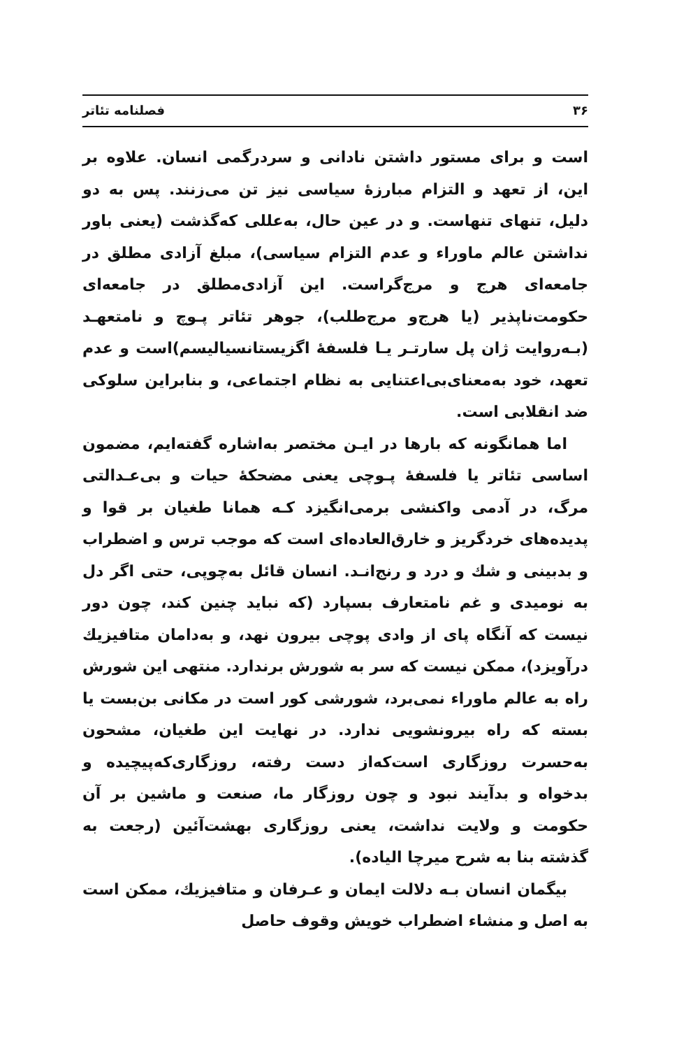۳۶ فصلنامه تئاتر
است و برای مستور داشتن نادانی و سردرگمی انسان. علاوه بر این، از تعهد و التزام مبارزهٔ سیاسی نیز تن می‌زنند. پس به دو دلیل، تنهای تنهاست. و در عین حال، به‌عللی که‌گذشت (یعنی باور نداشتن عالم ماوراء و عدم التزام سیاسی)، مبلغ آزادی مطلق در جامعه‌ای هرج و مرج‌گراست. این آزادی‌مطلق در جامعه‌ای حکومت‌ناپذیر (یا هرج‌و مرج‌طلب)، جوهر تئاتر پـوچ و نامتعهـد (بـه‌روایت ژان پل سارتـر یـا فلسفهٔ اگزیستانسیالیسم)است و عدم تعهد، خود به‌معنای‌بی‌اعتنایی به نظام اجتماعی، و بنابراین سلوکی ضد انقلابی است.
اما همانگونه که بارها در ایـن مختصر به‌اشاره گفته‌ایم، مضمون اساسی تئاتر یا فلسفهٔ پـوچی یعنی مضحکهٔ حیات و بی‌عـدالتی مرگ، در آدمی واکنشی برمی‌انگیزد کـه همانا طغیان بر قوا و پدیده‌های خردگریز و خارق‌العاده‌ای است که موجب ترس و اضطراب و بدبینی و شك و درد و رنج‌انـد. انسان قائل به‌چوپی، حتی اگر دل به نومیدی و غم نامتعارف بسپارد (که نباید چنین کند، چون دور نیست که آنگاه پای از وادی پوچی بیرون نهد، و به‌دامان متافیزیك درآویزد)، ممکن نیست که سر به شورش برندارد. منتهی این شورش راه به عالم ماوراء نمی‌برد، شورشی کور است در مکانی بن‌بست یا بسته که راه بیرونشویی ندارد. در نهایت این طغیان، مشحون به‌حسرت روزگاری است‌که‌از دست رفته، روزگاری‌که‌پیچیده و بدخواه و بدآیند نبود و چون روزگار ما، صنعت و ماشین بر آن حکومت و ولایت نداشت، یعنی روزگاری بهشت‌آئین (رجعت به گذشته بنا به شرح میرچا الیاده).
بیگمان انسان بـه دلالت ایمان و عـرفان و متافیزیك، ممکن است به اصل و منشاء اضطراب خویش وقوف حاصل